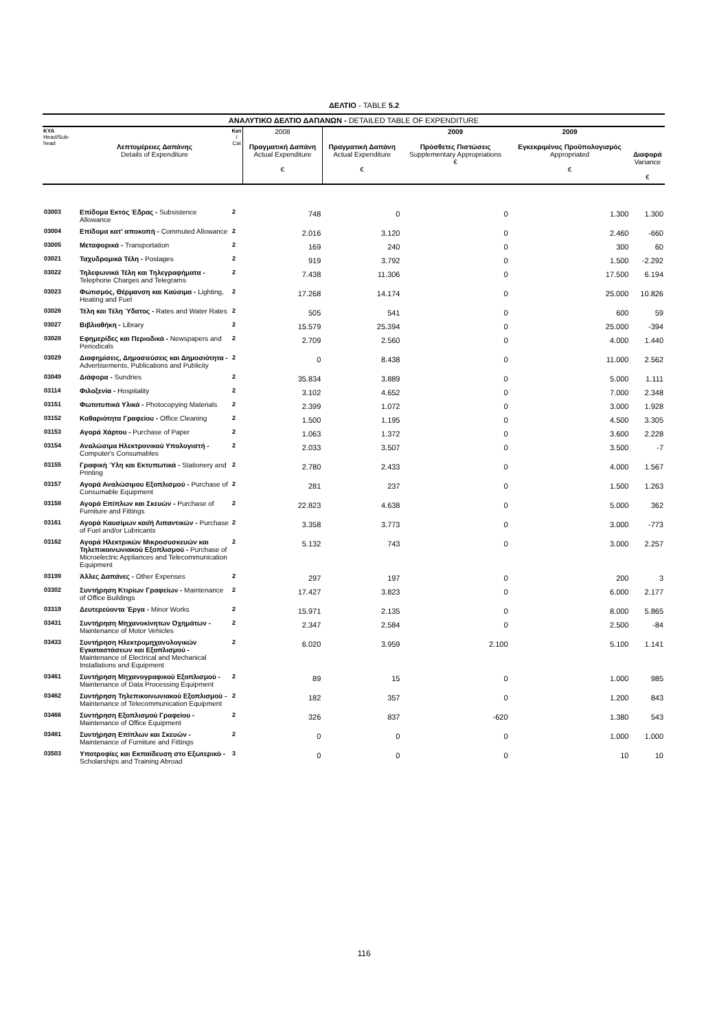ΔΕΛΤΙΟ - TABLE 5.2
| ΑΝΑΛΥΤΙΚΟ ΔΕΛΤΙΟ ΔΑΠΑΝΩΝ - DETAILED TABLE OF EXPENDITURE | | | | | | | |
| --- | --- | --- | --- | --- | --- | --- | --- |
| ΚΥΑ Head/Sub-head | Λεπτομέρειες Δαπάνης Details of Expenditure | Κατ / Cat | 2008 Πραγματική Δαπάνη Actual Expenditure € | Πραγματική Δαπάνη Actual Expenditure € | 2009 Πρόσθετες Πιστώσεις Supplementary Appropriations € | 2009 Εγκεκριμένος Προϋπολογισμός Appropriated € | Διαφορά Variance € |
| 03003 | Επίδομα Εκτός Έδρας - Subsistence Allowance | 2 | 748 | 0 | 0 | 1.300 | 1.300 |
| 03004 | Επίδομα κατ' αποκοπή - Commuted Allowance | 2 | 2.016 | 3.120 | 0 | 2.460 | -660 |
| 03005 | Μεταφορικά - Transportation | 2 | 169 | 240 | 0 | 300 | 60 |
| 03021 | Ταχυδρομικά Τέλη - Postages | 2 | 919 | 3.792 | 0 | 1.500 | -2.292 |
| 03022 | Τηλεφωνικά Τέλη και Τηλεγραφήματα - Telephone Charges and Telegrams | 2 | 7.438 | 11.306 | 0 | 17.500 | 6.194 |
| 03023 | Φωτισμός, Θέρμανση και Καύσιμα - Lighting, Heating and Fuel | 2 | 17.268 | 14.174 | 0 | 25.000 | 10.826 |
| 03026 | Τέλη και Τέλη Ύδατος - Rates and Water Rates | 2 | 505 | 541 | 0 | 600 | 59 |
| 03027 | Βιβλιοθήκη - Library | 2 | 15.579 | 25.394 | 0 | 25.000 | -394 |
| 03028 | Εφημερίδες και Περιοδικά - Newspapers and Periodicals | 2 | 2.709 | 2.560 | 0 | 4.000 | 1.440 |
| 03029 | Διαφημίσεις, Δημοσιεύσεις και Δημοσιότητα - Advertisements, Publications and Publicity | 2 | 0 | 8.438 | 0 | 11.000 | 2.562 |
| 03049 | Διάφορα - Sundries | 2 | 35.834 | 3.889 | 0 | 5.000 | 1.111 |
| 03114 | Φιλοξενία - Hospitality | 2 | 3.102 | 4.652 | 0 | 7.000 | 2.348 |
| 03151 | Φωτοτυπικά Υλικά - Photocopying Materials | 2 | 2.399 | 1.072 | 0 | 3.000 | 1.928 |
| 03152 | Καθαριότητα Γραφείου - Office Cleaning | 2 | 1.500 | 1.195 | 0 | 4.500 | 3.305 |
| 03153 | Αγορά Χάρτου - Purchase of Paper | 2 | 1.063 | 1.372 | 0 | 3.600 | 2.228 |
| 03154 | Αναλώσιμα Ηλεκτρονικού Υπολογιστή - Computer's Consumables | 2 | 2.033 | 3.507 | 0 | 3.500 | -7 |
| 03155 | Γραφική Ύλη και Εκτυπωτικά - Stationery and Printing | 2 | 2.780 | 2.433 | 0 | 4.000 | 1.567 |
| 03157 | Αγορά Αναλώσιμου Εξοπλισμού - Purchase of Consumable Equipment | 2 | 281 | 237 | 0 | 1.500 | 1.263 |
| 03158 | Αγορά Επίπλων και Σκευών - Purchase of Furniture and Fittings | 2 | 22.823 | 4.638 | 0 | 5.000 | 362 |
| 03161 | Αγορά Καυσίμων και/ή Λιπαντικών - Purchase of Fuel and/or Lubricants | 2 | 3.358 | 3.773 | 0 | 3.000 | -773 |
| 03162 | Αγορά Ηλεκτρικών Μικροσυσκευών και Τηλεπικοινωνιακού Εξοπλισμού - Purchase of Microelectric Appliances and Telecommunication Equipment | 2 | 5.132 | 743 | 0 | 3.000 | 2.257 |
| 03199 | Άλλες Δαπάνες - Other Expenses | 2 | 297 | 197 | 0 | 200 | 3 |
| 03302 | Συντήρηση Κτιρίων Γραφείων - Maintenance of Office Buildings | 2 | 17.427 | 3.823 | 0 | 6.000 | 2.177 |
| 03319 | Δευτερεύοντα Έργα - Minor Works | 2 | 15.971 | 2.135 | 0 | 8.000 | 5.865 |
| 03431 | Συντήρηση Μηχανοκίνητων Οχημάτων - Maintenance of Motor Vehicles | 2 | 2.347 | 2.584 | 0 | 2.500 | -84 |
| 03433 | Συντήρηση Ηλεκτρομηχανολογικών Εγκαταστάσεων και Εξοπλισμού - Maintenance of Electrical and Mechanical Installations and Equipment | 2 | 6.020 | 3.959 | 2.100 | 5.100 | 1.141 |
| 03461 | Συντήρηση Μηχανογραφικού Εξοπλισμού - Maintenance of Data Processing Equipment | 2 | 89 | 15 | 0 | 1.000 | 985 |
| 03462 | Συντήρηση Τηλεπικοινωνιακού Εξοπλισμού - Maintenance of Telecommunication Equipment | 2 | 182 | 357 | 0 | 1.200 | 843 |
| 03466 | Συντήρηση Εξοπλισμού Γραφείου - Maintenance of Office Equipment | 2 | 326 | 837 | -620 | 1.380 | 543 |
| 03481 | Συντήρηση Επίπλων και Σκευών - Maintenance of Furniture and Fittings | 2 | 0 | 0 | 0 | 1.000 | 1.000 |
| 03503 | Υποτροφίες και Εκπαίδευση στο Εξωτερικό - Scholarships and Training Abroad | 3 | 0 | 0 | 0 | 10 | 10 |
116